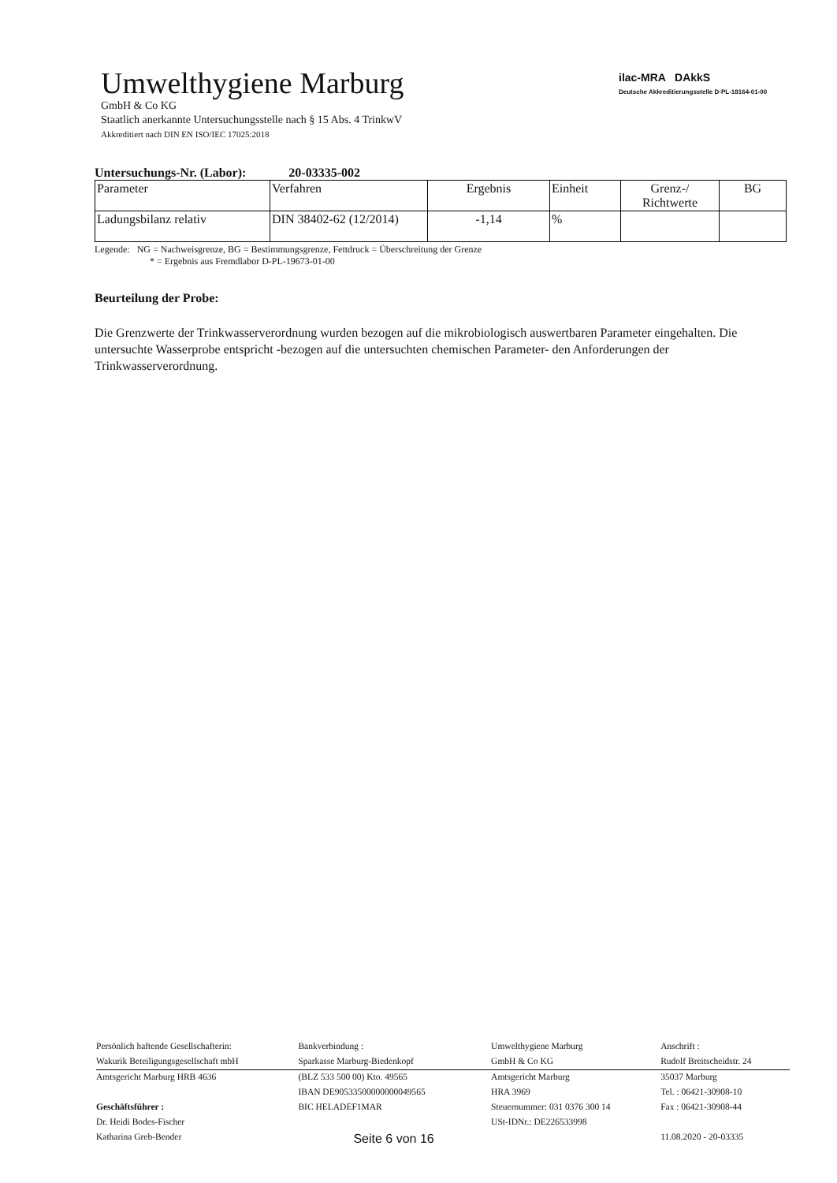Umwelthygiene Marburg
GmbH & Co KG
Staatlich anerkannte Untersuchungsstelle nach § 15 Abs. 4 TrinkwV
Akkreditiert nach DIN EN ISO/IEC 17025:2018
ilac-MRA DAkkS
Deutsche Akkreditierungsstelle D-PL-18164-01-00
Untersuchungs-Nr. (Labor): 20-03335-002
| Parameter | Verfahren | Ergebnis | Einheit | Grenz-/ Richtwerte | BG |
| --- | --- | --- | --- | --- | --- |
| Ladungsbilanz relativ | DIN 38402-62 (12/2014) | -1,14 | % | | |
Legende: NG = Nachweisgrenze, BG = Bestimmungsgrenze, Fettdruck = Überschreitung der Grenze
* = Ergebnis aus Fremdlabor D-PL-19673-01-00
Beurteilung der Probe:
Die Grenzwerte der Trinkwasserverordnung wurden bezogen auf die mikrobiologisch auswertbaren Parameter eingehalten. Die untersuchte Wasserprobe entspricht -bezogen auf die untersuchten chemischen Parameter- den Anforderungen der Trinkwasserverordnung.
| Persönlich haftende Gesellschafterin: | Bankverbindung : | Umwelthygiene Marburg | Anschrift : |
| Wakurik Beteiligungsgesellschaft mbH | Sparkasse Marburg-Biedenkopf | GmbH & Co KG | Rudolf Breitscheidstr. 24 |
| Amtsgericht Marburg HRB 4636 | (BLZ 533 500 00) Kto. 49565 | Amtsgericht Marburg | 35037 Marburg |
| | IBAN DE90533500000000049565 | HRA 3969 | Tel. : 06421-30908-10 |
| Geschäftsführer : | BIC HELADEF1MAR | Steuernummer: 031 0376 300 14 | Fax : 06421-30908-44 |
| Dr. Heidi Bodes-Fischer | | USt-IDNr.: DE226533998 | |
| Katharina Greb-Bender | Seite 6 von 16 | | 11.08.2020 - 20-03335 |